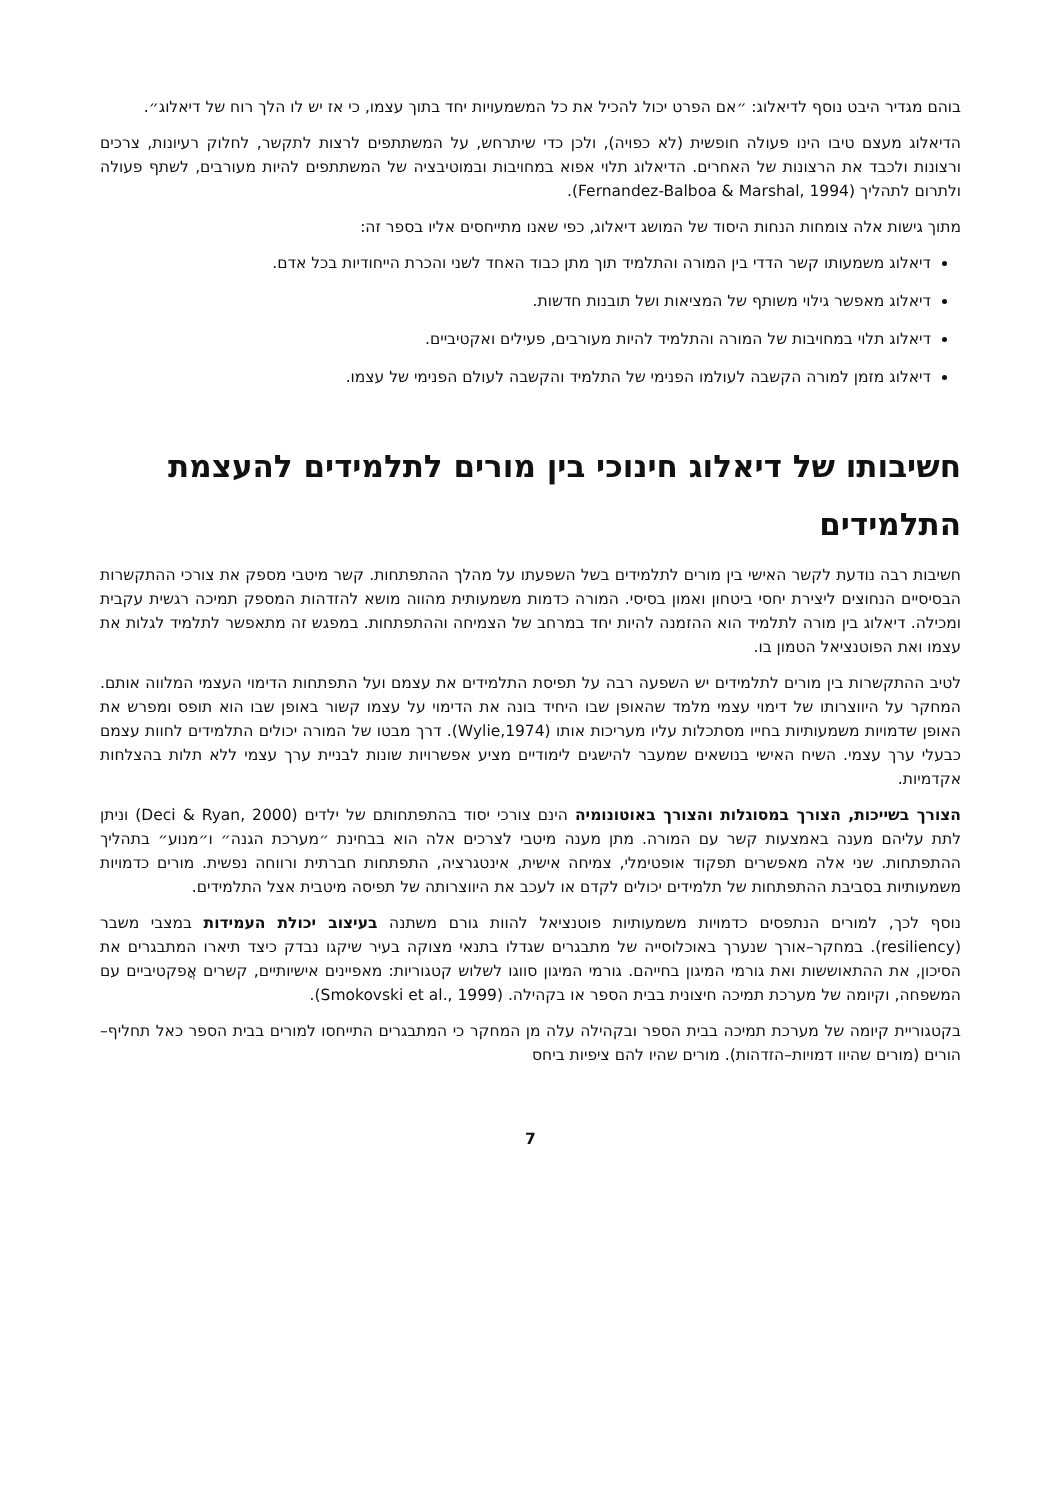בוהם מגדיר היבט נוסף לדיאלוג: ״אם הפרט יכול להכיל את כל המשמעויות יחד בתוך עצמו, כי אז יש לו הלך רוח של דיאלוג״.
הדיאלוג מעצם טיבו הינו פעולה חופשית (לא כפויה), ולכן כדי שיתרחש, על המשתתפים לרצות לתקשר, לחלוק רעיונות, צרכים ורצונות ולכבד את הרצונות של האחרים. הדיאלוג תלוי אפוא במחויבות ובמוטיבציה של המשתתפים להיות מעורבים, לשתף פעולה ולתרום לתהליך (Fernandez-Balboa & Marshal, 1994).
מתוך גישות אלה צומחות הנחות היסוד של המושג דיאלוג, כפי שאנו מתייחסים אליו בספר זה:
דיאלוג משמעותו קשר הדדי בין המורה והתלמיד תוך מתן כבוד האחד לשני והכרת הייחודיות בכל אדם.
דיאלוג מאפשר גילוי משותף של המציאות ושל תובנות חדשות.
דיאלוג תלוי במחויבות של המורה והתלמיד להיות מעורבים, פעילים ואקטיביים.
דיאלוג מזמן למורה הקשבה לעולמו הפנימי של התלמיד והקשבה לעולם הפנימי של עצמו.
חשיבותו של דיאלוג חינוכי בין מורים לתלמידים להעצמת התלמידים
חשיבות רבה נודעת לקשר האישי בין מורים לתלמידים בשל השפעתו על מהלך ההתפתחות. קשר מיטבי מספק את צורכי ההתקשרות הבסיסיים הנחוצים ליצירת יחסי ביטחון ואמון בסיסי. המורה כדמות משמעותית מהווה מושא להזדהות המספק תמיכה רגשית עקבית ומכילה. דיאלוג בין מורה לתלמיד הוא ההזמנה להיות יחד במרחב של הצמיחה וההתפתחות. במפגש זה מתאפשר לתלמיד לגלות את עצמו ואת הפוטנציאל הטמון בו.
לטיב ההתקשרות בין מורים לתלמידים יש השפעה רבה על תפיסת התלמידים את עצמם ועל התפתחות הדימוי העצמי המלווה אותם. המחקר על היווצרותו של דימוי עצמי מלמד שהאופן שבו היחיד בונה את הדימוי על עצמו קשור באופן שבו הוא תופס ומפרש את האופן שדמויות משמעותיות בחייו מסתכלות עליו מעריכות אותו (Wylie,1974). דרך מבטו של המורה יכולים התלמידים לחוות עצמם כבעלי ערך עצמי. השיח האישי בנושאים שמעבר להישגים לימודיים מציע אפשרויות שונות לבניית ערך עצמי ללא תלות בהצלחות אקדמיות.
הצורך בשייכות, הצורך במסוגלות והצורך באוטונומיה הינם צורכי יסוד בהתפתחותם של ילדים (Deci & Ryan, 2000) וניתן לתת עליהם מענה באמצעות קשר עם המורה. מתן מענה מיטבי לצרכים אלה הוא בבחינת ״מערכת הגנה״ ו״מנוע״ בתהליך ההתפתחות. שני אלה מאפשרים תפקוד אופטימלי, צמיחה אישית, אינטגרציה, התפתחות חברתית ורווחה נפשית. מורים כדמויות משמעותיות בסביבת ההתפתחות של תלמידים יכולים לקדם או לעכב את היווצרותה של תפיסה מיטבית אצל התלמידים.
נוסף לכך, למורים הנתפסים כדמויות משמעותיות פוטנציאל להוות גורם משתנה בעיצוב יכולת העמידות במצבי משבר (resiliency). במחקר–אורך שנערך באוכלוסייה של מתבגרים שגדלו בתנאי מצוקה בעיר שיקגו נבדק כיצד תיארו המתבגרים את הסיכון, את ההתאוששות ואת גורמי המיגון בחייהם. גורמי המיגון סווגו לשלוש קטגוריות: מאפיינים אישיותיים, קשרים אֲפקטיביים עם המשפחה, וקיומה של מערכת תמיכה חיצונית בבית הספר או בקהילה. (Smokovski et al., 1999).
בקטגוריית קיומה של מערכת תמיכה בבית הספר ובקהילה עלה מן המחקר כי המתבגרים התייחסו למורים בבית הספר כאל תחליף–הורים (מורים שהיוו דמויות–הזדהות). מורים שהיו להם ציפיות ביחס
7